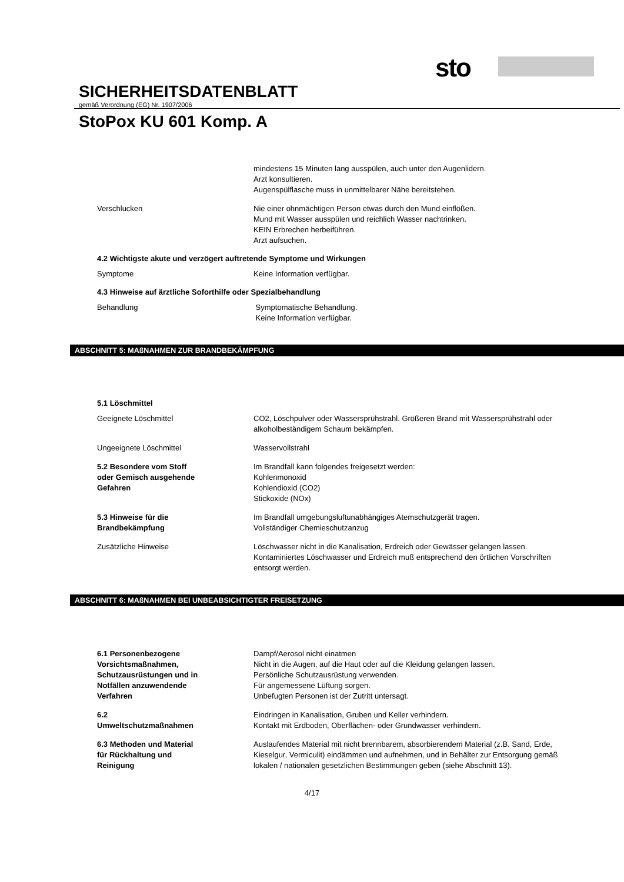sto
SICHERHEITSDATENBLATT
gemäß Verordnung (EG) Nr. 1907/2006
StoPox KU 601 Komp. A
mindestens 15 Minuten lang ausspülen, auch unter den Augenlidern.
Arzt konsultieren.
Augenspülflasche muss in unmittelbarer Nähe bereitstehen.
Verschlucken Nie einer ohnmächtigen Person etwas durch den Mund einflößen.
Mund mit Wasser ausspülen und reichlich Wasser nachtrinken.
KEIN Erbrechen herbeiführen.
Arzt aufsuchen.
4.2 Wichtigste akute und verzögert auftretende Symptome und Wirkungen
Symptome Keine Information verfügbar.
4.3 Hinweise auf ärztliche Soforthilfe oder Spezialbehandlung
Behandlung Symptomatische Behandlung.
Keine Information verfügbar.
ABSCHNITT 5: MAßNAHMEN ZUR BRANDBEKÄMPFUNG
5.1 Löschmittel
Geeignete Löschmittel CO2, Löschpulver oder Wassersprühstrahl. Größeren Brand mit Wassersprühstrahl oder alkoholbeständigem Schaum bekämpfen.
Ungeeignete Löschmittel Wasservollstrahl
5.2 Besondere vom Stoff
oder Gemisch ausgehende
Gefahren
Im Brandfall kann folgendes freigesetzt werden:
Kohlenmonoxid
Kohlendioxid (CO2)
Stickoxide (NOx)
5.3 Hinweise für die
Brandbekämpfung
Im Brandfall umgebungsluftunabhängiges Atemschutzgerät tragen.
Vollständiger Chemieschutzanzug
Zusätzliche Hinweise Löschwasser nicht in die Kanalisation, Erdreich oder Gewässer gelangen lassen. Kontaminiertes Löschwasser und Erdreich muß entsprechend den örtlichen Vorschriften entsorgt werden.
ABSCHNITT 6: MAßNAHMEN BEI UNBEABSICHTIGTER FREISETZUNG
6.1 Personenbezogene
Vorsichtsmaßnahmen,
Schutzausrüstungen und in
Notfällen anzuwendende
Verfahren
Dampf/Aerosol nicht einatmen
Nicht in die Augen, auf die Haut oder auf die Kleidung gelangen lassen.
Persönliche Schutzausrüstung verwenden.
Für angemessene Lüftung sorgen.
Unbefugten Personen ist der Zutritt untersagt.
6.2
Umweltschutzmaßnahmen
Eindringen in Kanalisation, Gruben und Keller verhindern.
Kontakt mit Erdboden, Oberflächen- oder Grundwasser verhindern.
6.3 Methoden und Material
für Rückhaltung und
Reinigung
Auslaufendes Material mit nicht brennbarem, absorbierendem Material (z.B. Sand, Erde, Kieselgur, Vermiculit) eindämmen und aufnehmen, und in Behälter zur Entsorgung gemäß lokalen / nationalen gesetzlichen Bestimmungen geben (siehe Abschnitt 13).
4/17